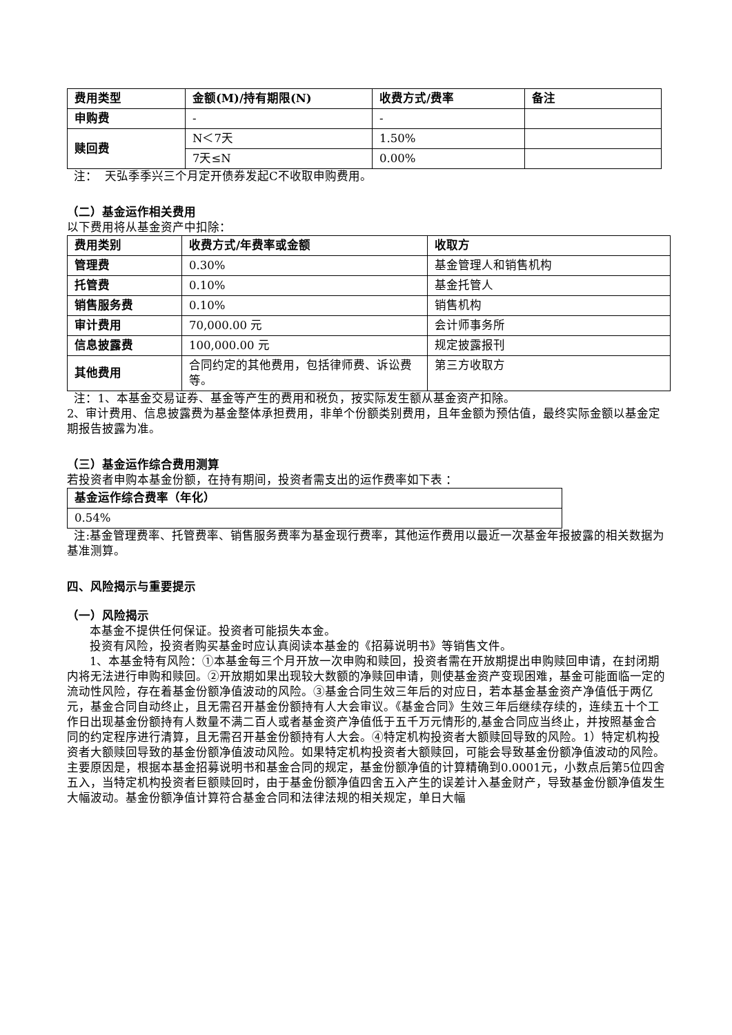| 费用类型 | 金额(M)/持有期限(N) | 收费方式/费率 | 备注 |
| --- | --- | --- | --- |
| 申购费 | - | - | |
| 赎回费 | N＜7天 | 1.50% | |
| | 7天≤N | 0.00% | |
注： 天弘季季兴三个月定开债券发起C不收取申购费用。
（二）基金运作相关费用
以下费用将从基金资产中扣除：
| 费用类别 | 收费方式/年费率或金额 | 收取方 |
| --- | --- | --- |
| 管理费 | 0.30% | 基金管理人和销售机构 |
| 托管费 | 0.10% | 基金托管人 |
| 销售服务费 | 0.10% | 销售机构 |
| 审计费用 | 70,000.00 元 | 会计师事务所 |
| 信息披露费 | 100,000.00 元 | 规定披露报刊 |
| 其他费用 | 合同约定的其他费用，包括律师费、诉讼费等。 | 第三方收取方 |
注：1、本基金交易证券、基金等产生的费用和税负，按实际发生额从基金资产扣除。
2、审计费用、信息披露费为基金整体承担费用，非单个份额类别费用，且年金额为预估值，最终实际金额以基金定期报告披露为准。
（三）基金运作综合费用测算
若投资者申购本基金份额，在持有期间，投资者需支出的运作费率如下表 ：
| 基金运作综合费率（年化） |
| --- |
| 0.54% |
注:基金管理费率、托管费率、销售服务费率为基金现行费率，其他运作费用以最近一次基金年报披露的相关数据为基准测算。
四、风险揭示与重要提示
（一）风险揭示
本基金不提供任何保证。投资者可能损失本金。
投资有风险，投资者购买基金时应认真阅读本基金的《招募说明书》等销售文件。
1、本基金特有风险：①本基金每三个月开放一次申购和赎回，投资者需在开放期提出申购赎回申请，在封闭期内将无法进行申购和赎回。②开放期如果出现较大数额的净赎回申请，则使基金资产变现困难，基金可能面临一定的流动性风险，存在着基金份额净值波动的风险。③基金合同生效三年后的对应日，若本基金基金资产净值低于两亿元，基金合同自动终止，且无需召开基金份额持有人大会审议。《基金合同》生效三年后继续存续的，连续五十个工作日出现基金份额持有人数量不满二百人或者基金资产净值低于五千万元情形的,基金合同应当终止，并按照基金合同的约定程序进行清算，且无需召开基金份额持有人大会。④特定机构投资者大额赎回导致的风险。1）特定机构投资者大额赎回导致的基金份额净值波动风险。如果特定机构投资者大额赎回，可能会导致基金份额净值波动的风险。主要原因是，根据本基金招募说明书和基金合同的规定，基金份额净值的计算精确到0.0001元，小数点后第5位四舍五入，当特定机构投资者巨额赎回时，由于基金份额净值四舍五入产生的误差计入基金财产，导致基金份额净值发生大幅波动。基金份额净值计算符合基金合同和法律法规的相关规定，单日大幅